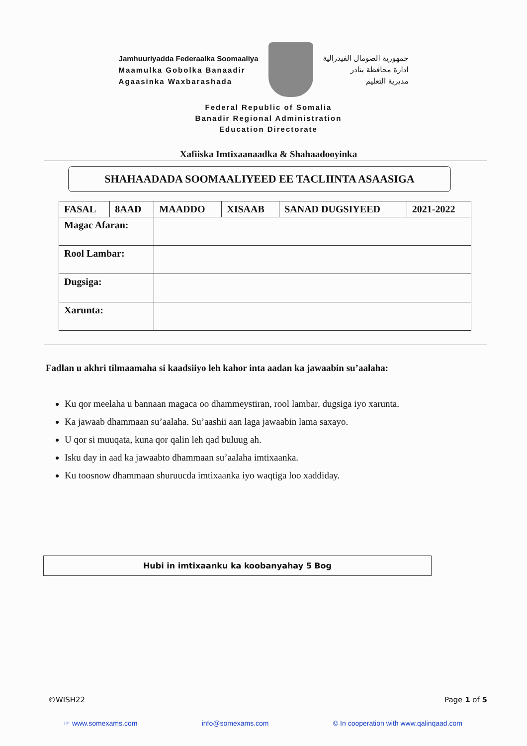Jamhuuriyadda Federaalka Soomaaliya
Maamulka Gobolka Banaadir
Agaasinka Waxbarashada
جمهورية الصومال الفيدرالية
ادارة محافظة بنادر
مديرية التعليم
Federal Republic of Somalia
Banadir Regional Administration
Education Directorate
Xafiiska Imtixaanaadka & Shahaadooyinka
SHAHAADADA SOOMAALIYEED EE TACLIINTA ASAASIGA
| FASAL | 8AAD | MAADDO | XISAAB | SANAD DUGSIYEED | 2021-2022 |
| Magac Afaran: | | | | | |
| Rool Lambar: | | | | | |
| Dugsiga: | | | | | |
| Xarunta: | | | | | |
Fadlan u akhri tilmaamaha si kaadsiiyo leh kahor inta aadan ka jawaabin su’aalaha:
Ku qor meelaha u bannaan magaca oo dhammeystiran, rool lambar, dugsiga iyo xarunta.
Ka jawaab dhammaan su’aalaha. Su’aashii aan laga jawaabin lama saxayo.
U qor si muuqata, kuna qor qalin leh qad buluug ah.
Isku day in aad ka jawaabto dhammaan su’aalaha imtixaanka.
Ku toosnow dhammaan shuruucda imtixaanka iyo waqtiga loo xaddiday.
Hubi in imtixaanku ka koobanyahay 5 Bog
©WISH22 Page 1 of 5
☞ www.somexams.com info@somexams.com © In cooperation with www.qalinqaad.com